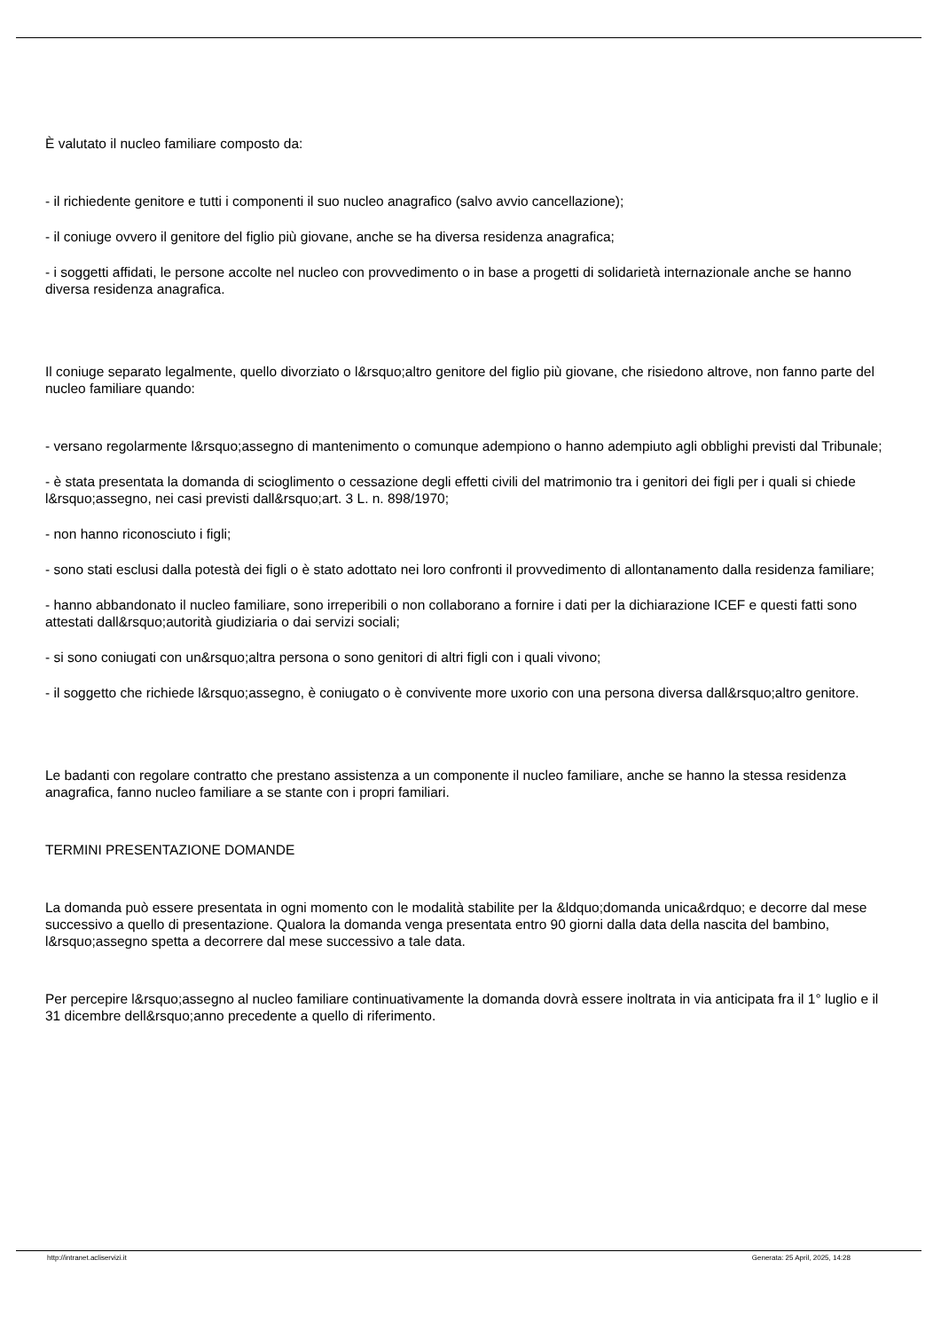È valutato il nucleo familiare composto da:
- il richiedente genitore e tutti i componenti il suo nucleo anagrafico (salvo avvio cancellazione);
- il coniuge ovvero il genitore del figlio più giovane, anche se ha diversa residenza anagrafica;
- i soggetti affidati, le persone accolte nel nucleo con provvedimento o in base a progetti di solidarietà internazionale anche se hanno diversa residenza anagrafica.
Il coniuge separato legalmente, quello divorziato o l&rsquo;altro genitore del figlio più giovane, che risiedono altrove, non fanno parte del nucleo familiare quando:
- versano regolarmente l&rsquo;assegno di mantenimento o comunque adempiono o hanno adempiuto agli obblighi previsti dal Tribunale;
- è stata presentata la domanda di scioglimento o cessazione degli effetti civili del matrimonio tra i genitori dei figli per i quali si chiede l&rsquo;assegno, nei casi previsti dall&rsquo;art. 3 L. n. 898/1970;
- non hanno riconosciuto i figli;
- sono stati esclusi dalla potestà dei figli o è stato adottato nei loro confronti il provvedimento di allontanamento dalla residenza familiare;
- hanno abbandonato il nucleo familiare, sono irreperibili o non collaborano a fornire i dati per la dichiarazione ICEF e questi fatti sono attestati dall&rsquo;autorità giudiziaria o dai servizi sociali;
- si sono coniugati con un&rsquo;altra persona o sono genitori di altri figli con i quali vivono;
- il soggetto che richiede l&rsquo;assegno, è coniugato o è convivente more uxorio con una persona diversa dall&rsquo;altro genitore.
Le badanti con regolare contratto che prestano assistenza a un componente il nucleo familiare, anche se hanno la stessa residenza anagrafica, fanno nucleo familiare a se stante con i propri familiari.
TERMINI PRESENTAZIONE DOMANDE
La domanda può essere presentata in ogni momento con le modalità stabilite per la &ldquo;domanda unica&rdquo; e decorre dal mese successivo a quello di presentazione. Qualora la domanda venga presentata entro 90 giorni dalla data della nascita del bambino, l&rsquo;assegno spetta a decorrere dal mese successivo a tale data.
Per percepire l&rsquo;assegno al nucleo familiare continuativamente la domanda dovrà essere inoltrata in via anticipata fra il 1° luglio e il 31 dicembre dell&rsquo;anno precedente a quello di riferimento.
http://intranet.acliservizi.it Generata: 25 April, 2025, 14:28